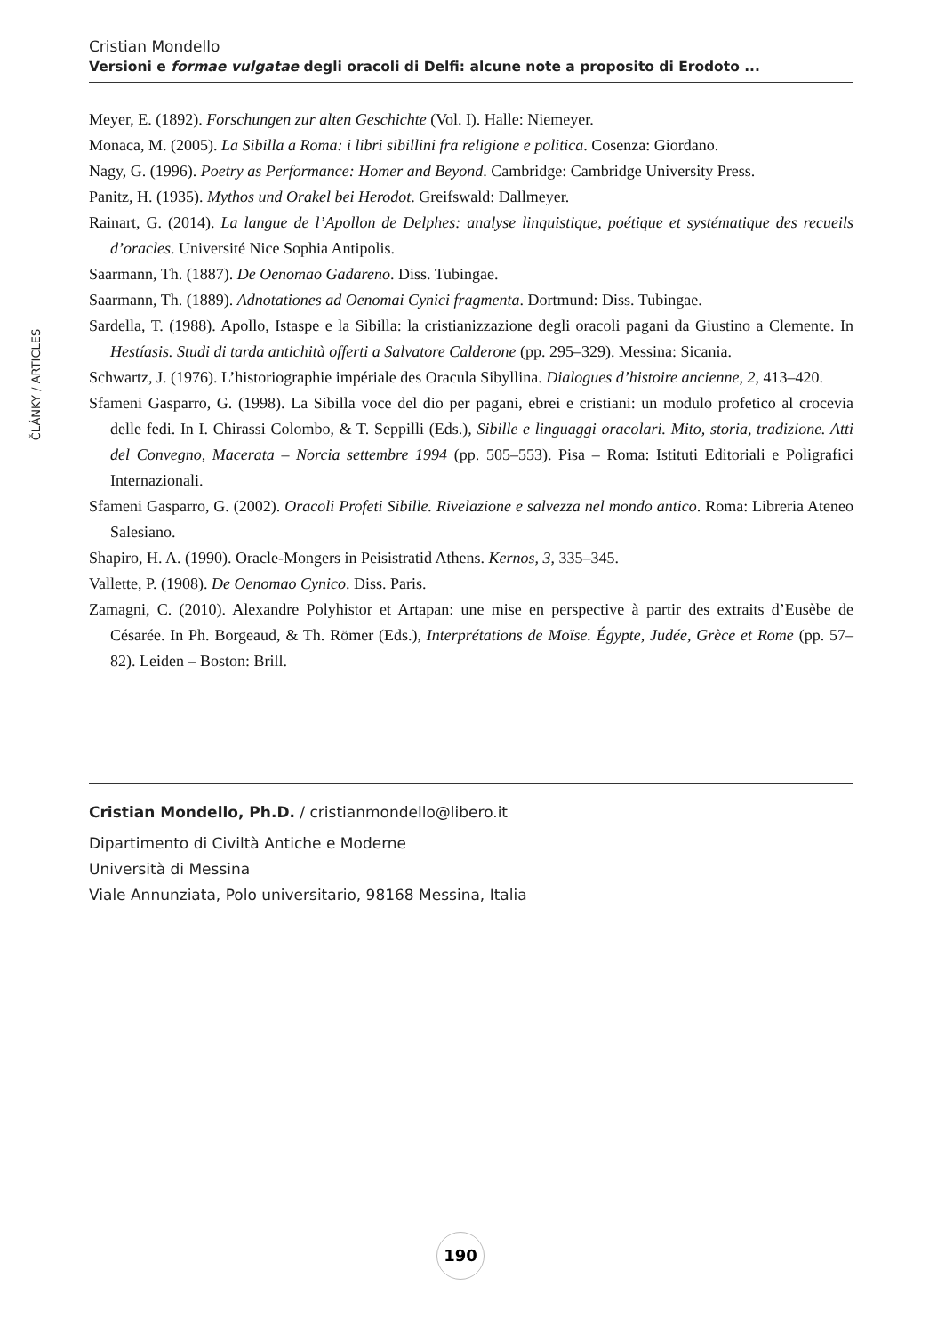Cristian Mondello
Versioni e formae vulgatae degli oracoli di Delfi: alcune note a proposito di Erodoto ...
ČLÁNKY / ARTICLES
Meyer, E. (1892). Forschungen zur alten Geschichte (Vol. I). Halle: Niemeyer.
Monaca, M. (2005). La Sibilla a Roma: i libri sibillini fra religione e politica. Cosenza: Giordano.
Nagy, G. (1996). Poetry as Performance: Homer and Beyond. Cambridge: Cambridge University Press.
Panitz, H. (1935). Mythos und Orakel bei Herodot. Greifswald: Dallmeyer.
Rainart, G. (2014). La langue de l’Apollon de Delphes: analyse linquistique, poétique et systématique des recueils d’oracles. Université Nice Sophia Antipolis.
Saarmann, Th. (1887). De Oenomao Gadareno. Diss. Tubingae.
Saarmann, Th. (1889). Adnotationes ad Oenomai Cynici fragmenta. Dortmund: Diss. Tubingae.
Sardella, T. (1988). Apollo, Istaspe e la Sibilla: la cristianizzazione degli oracoli pagani da Giustino a Clemente. In Hestíasis. Studi di tarda antichità offerti a Salvatore Calderone (pp. 295–329). Messina: Sicania.
Schwartz, J. (1976). L’historiographie impériale des Oracula Sibyllina. Dialogues d’histoire ancienne, 2, 413–420.
Sfameni Gasparro, G. (1998). La Sibilla voce del dio per pagani, ebrei e cristiani: un modulo profetico al crocevia delle fedi. In I. Chirassi Colombo, & T. Seppilli (Eds.), Sibille e linguaggi oracolari. Mito, storia, tradizione. Atti del Convegno, Macerata – Norcia settembre 1994 (pp. 505–553). Pisa – Roma: Istituti Editoriali e Poligrafici Internazionali.
Sfameni Gasparro, G. (2002). Oracoli Profeti Sibille. Rivelazione e salvezza nel mondo antico. Roma: Libreria Ateneo Salesiano.
Shapiro, H. A. (1990). Oracle-Mongers in Peisistratid Athens. Kernos, 3, 335–345.
Vallette, P. (1908). De Oenomao Cynico. Diss. Paris.
Zamagni, C. (2010). Alexandre Polyhistor et Artapan: une mise en perspective à partir des extraits d’Eusèbe de Césarée. In Ph. Borgeaud, & Th. Römer (Eds.), Interprétations de Moïse. Égypte, Judée, Grèce et Rome (pp. 57–82). Leiden – Boston: Brill.
Cristian Mondello, Ph.D. / cristianmondello@libero.it
Dipartimento di Civiltà Antiche e Moderne
Università di Messina
Viale Annunziata, Polo universitario, 98168 Messina, Italia
190